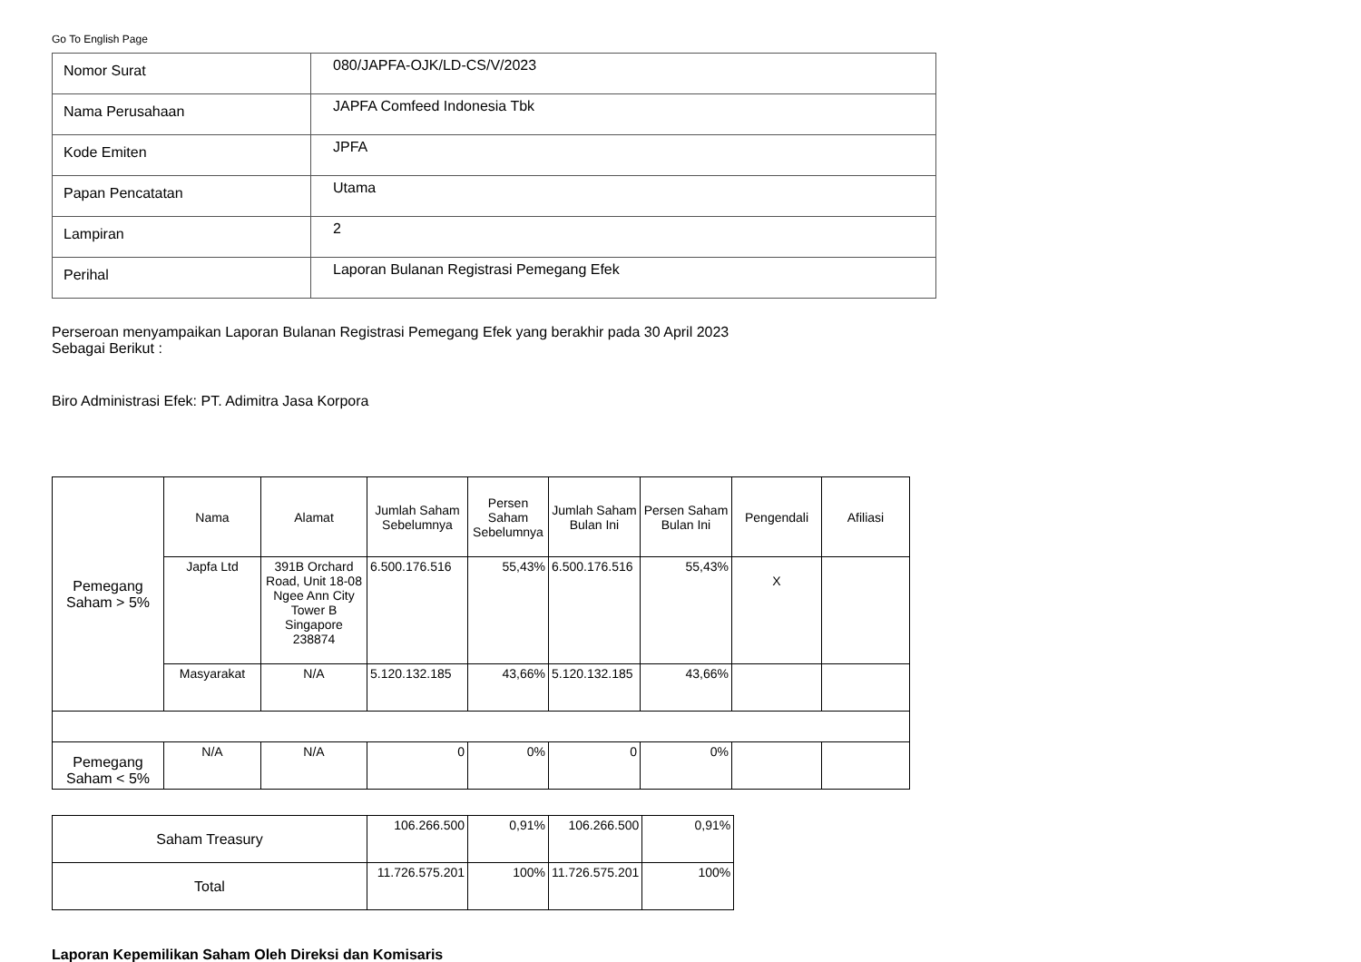Go To English Page
| Nomor Surat | 080/JAPFA-OJK/LD-CS/V/2023 |
| Nama Perusahaan | JAPFA Comfeed Indonesia Tbk |
| Kode Emiten | JPFA |
| Papan Pencatatan | Utama |
| Lampiran | 2 |
| Perihal | Laporan Bulanan Registrasi Pemegang Efek |
Perseroan menyampaikan Laporan Bulanan Registrasi Pemegang Efek yang berakhir pada 30 April 2023
Sebagai Berikut :
Biro Administrasi Efek: PT. Adimitra Jasa Korpora
| Pemegang Saham > 5% | Nama | Alamat | Jumlah Saham Sebelumnya | Persen Saham Sebelumnya | Jumlah Saham Bulan Ini | Persen Saham Bulan Ini | Pengendali | Afiliasi |
| --- | --- | --- | --- | --- | --- | --- | --- | --- |
| | Japfa Ltd | 391B Orchard Road, Unit 18-08 Ngee Ann City Tower B Singapore 238874 | 6.500.176.516 | 55,43% | 6.500.176.516 | 55,43% | X | |
| | Masyarakat | N/A | 5.120.132.185 | 43,66% | 5.120.132.185 | 43,66% | | |
| Pemegang Saham < 5% | N/A | N/A | 0 | 0% | 0 | 0% | | |
| Saham Treasury | 106.266.500 | 0,91% | 106.266.500 | 0,91% |
| Total | 11.726.575.201 | 100% | 11.726.575.201 | 100% |
Laporan Kepemilikan Saham Oleh Direksi dan Komisaris